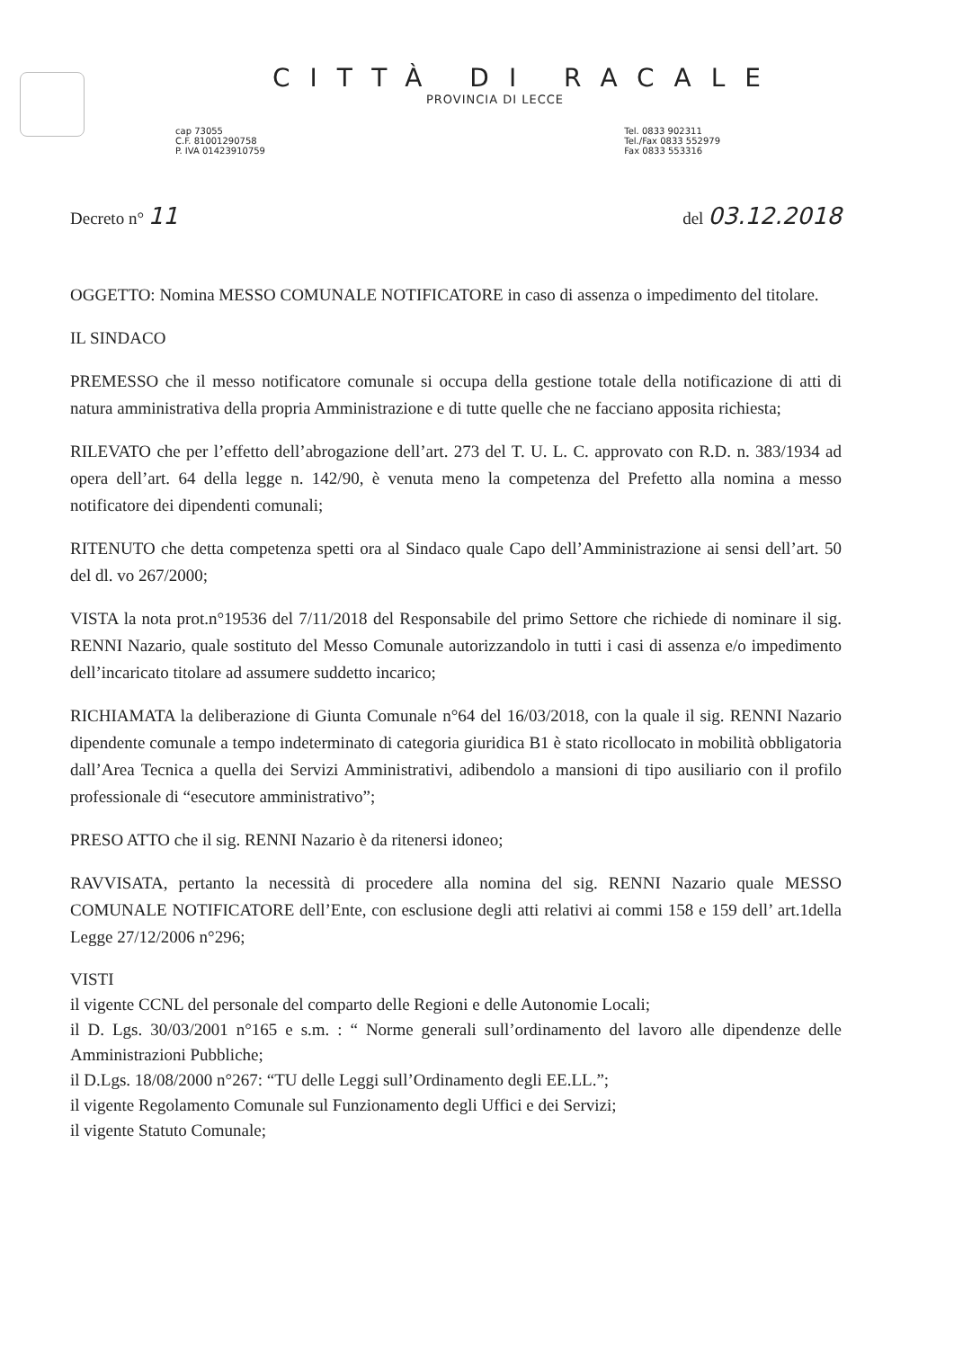CITTÀ DI RACALE
PROVINCIA DI LECCE
cap 73055
C.F. 81001290758
P. IVA 01423910759
Tel. 0833 902311
Tel./Fax 0833 552979
Fax 0833 553316
Decreto n° 11
del 03.12.2018
OGGETTO: Nomina MESSO COMUNALE NOTIFICATORE in caso di assenza o impedimento del titolare.
IL SINDACO
PREMESSO che il messo notificatore comunale si occupa della gestione totale della notificazione di atti di natura amministrativa della propria Amministrazione e di tutte quelle che ne facciano apposita richiesta;
RILEVATO che per l’effetto dell’abrogazione dell’art. 273 del T. U. L. C. approvato con R.D. n. 383/1934 ad opera dell’art. 64 della legge n. 142/90, è venuta meno la competenza del Prefetto alla nomina a messo notificatore dei dipendenti comunali;
RITENUTO che detta competenza spetti ora al Sindaco quale Capo dell’Amministrazione ai sensi dell’art. 50 del dl. vo 267/2000;
VISTA la nota prot.n°19536 del 7/11/2018 del Responsabile del primo Settore che richiede di nominare il sig. RENNI Nazario, quale sostituto del Messo Comunale autorizzandolo in tutti i casi di assenza e/o impedimento dell’incaricato titolare ad assumere suddetto incarico;
RICHIAMATA la deliberazione di Giunta Comunale n°64 del 16/03/2018, con la quale il sig. RENNI Nazario dipendente comunale a tempo indeterminato di categoria giuridica B1 è stato ricollocato in mobilità obbligatoria dall’Area Tecnica a quella dei Servizi Amministrativi, adibendolo a mansioni di tipo ausiliario con il profilo professionale di “esecutore amministrativo”;
PRESO ATTO che il sig. RENNI Nazario è da ritenersi idoneo;
RAVVISATA, pertanto la necessità di procedere alla nomina del sig. RENNI Nazario quale MESSO COMUNALE NOTIFICATORE dell’Ente, con esclusione degli atti relativi ai commi 158 e 159 dell’ art.1della Legge 27/12/2006 n°296;
VISTI
il vigente CCNL del personale del comparto delle Regioni e delle Autonomie Locali;
il D. Lgs. 30/03/2001 n°165 e s.m. : “ Norme generali sull’ordinamento del lavoro alle dipendenze delle Amministrazioni Pubbliche;
il D.Lgs. 18/08/2000 n°267: “TU delle Leggi sull’Ordinamento degli EE.LL.”;
il vigente Regolamento Comunale sul Funzionamento degli Uffici e dei Servizi;
il vigente Statuto Comunale;